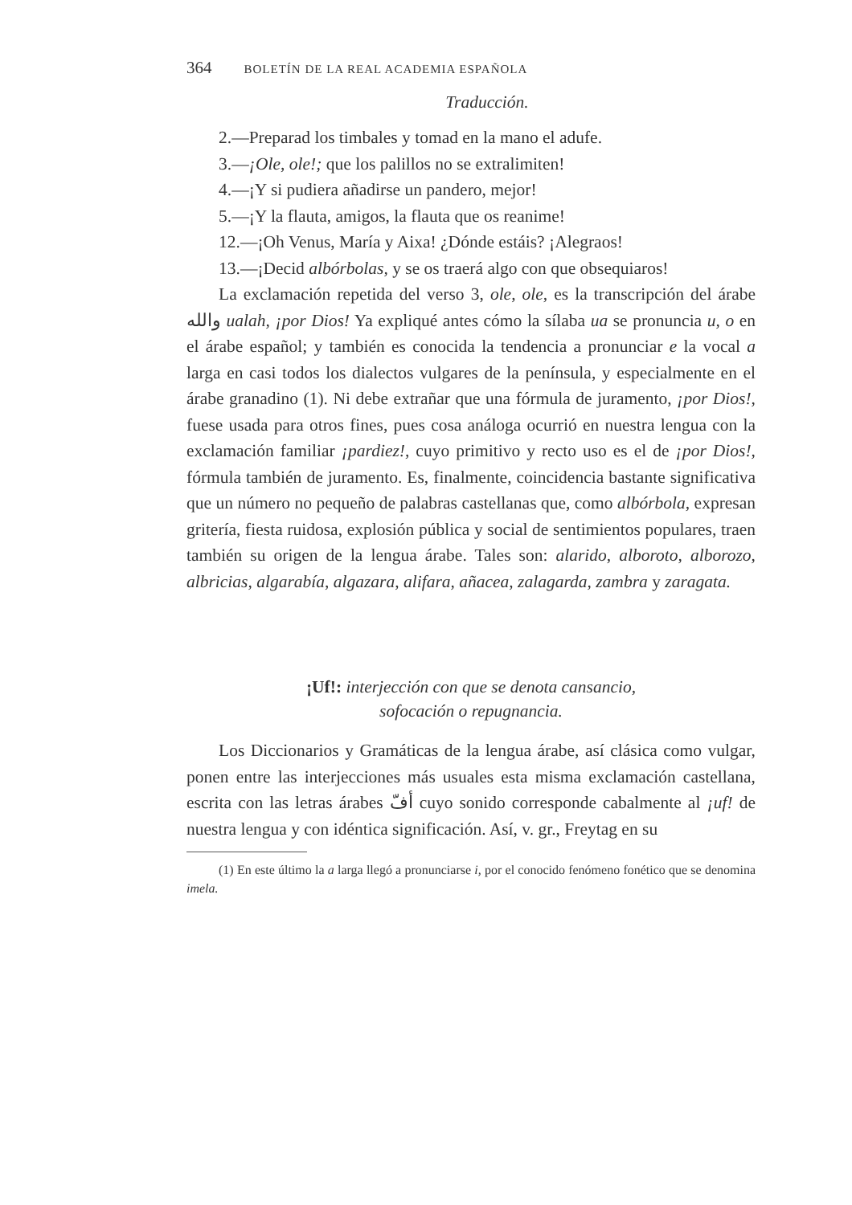364 BOLETÍN DE LA REAL ACADEMIA ESPAÑOLA
Traducción.
2.—Preparad los timbales y tomad en la mano el adufe.
3.—¡Ole, ole!; que los palillos no se extralimiten!
4.—¡Y si pudiera añadirse un pandero, mejor!
5.—¡Y la flauta, amigos, la flauta que os reanime!
12.—¡Oh Venus, María y Aixa! ¿Dónde estáis? ¡Alegraos!
13.—¡Decid albórbolas, y se os traerá algo con que obsequiaros!
La exclamación repetida del verso 3, ole, ole, es la transcripción del árabe والله ualah, ¡por Dios! Ya expliqué antes cómo la sílaba ua se pronuncia u, o en el árabe español; y también es conocida la tendencia a pronunciar e la vocal a larga en casi todos los dialectos vulgares de la península, y especialmente en el árabe granadino (1). Ni debe extrañar que una fórmula de juramento, ¡por Dios!, fuese usada para otros fines, pues cosa análoga ocurrió en nuestra lengua con la exclamación familiar ¡pardiez!, cuyo primitivo y recto uso es el de ¡por Dios!, fórmula también de juramento. Es, finalmente, coincidencia bastante significativa que un número no pequeño de palabras castellanas que, como albórbola, expresan gritería, fiesta ruidosa, explosión pública y social de sentimientos populares, traen también su origen de la lengua árabe. Tales son: alarido, alboroto, alborozo, albricias, algarabía, algazara, alifara, añacea, zalagarda, zambra y zaragata.
¡Uf!: interjección con que se denota cansancio,
sofocación o repugnancia.
Los Diccionarios y Gramáticas de la lengua árabe, así clásica como vulgar, ponen entre las interjecciones más usuales esta misma exclamación castellana, escrita con las letras árabes أفّ cuyo sonido corresponde cabalmente al ¡uf! de nuestra lengua y con idéntica significación. Así, v. gr., Freytag en su
(1) En este último la a larga llegó a pronunciarse i, por el conocido fenómeno fonético que se denomina imela.